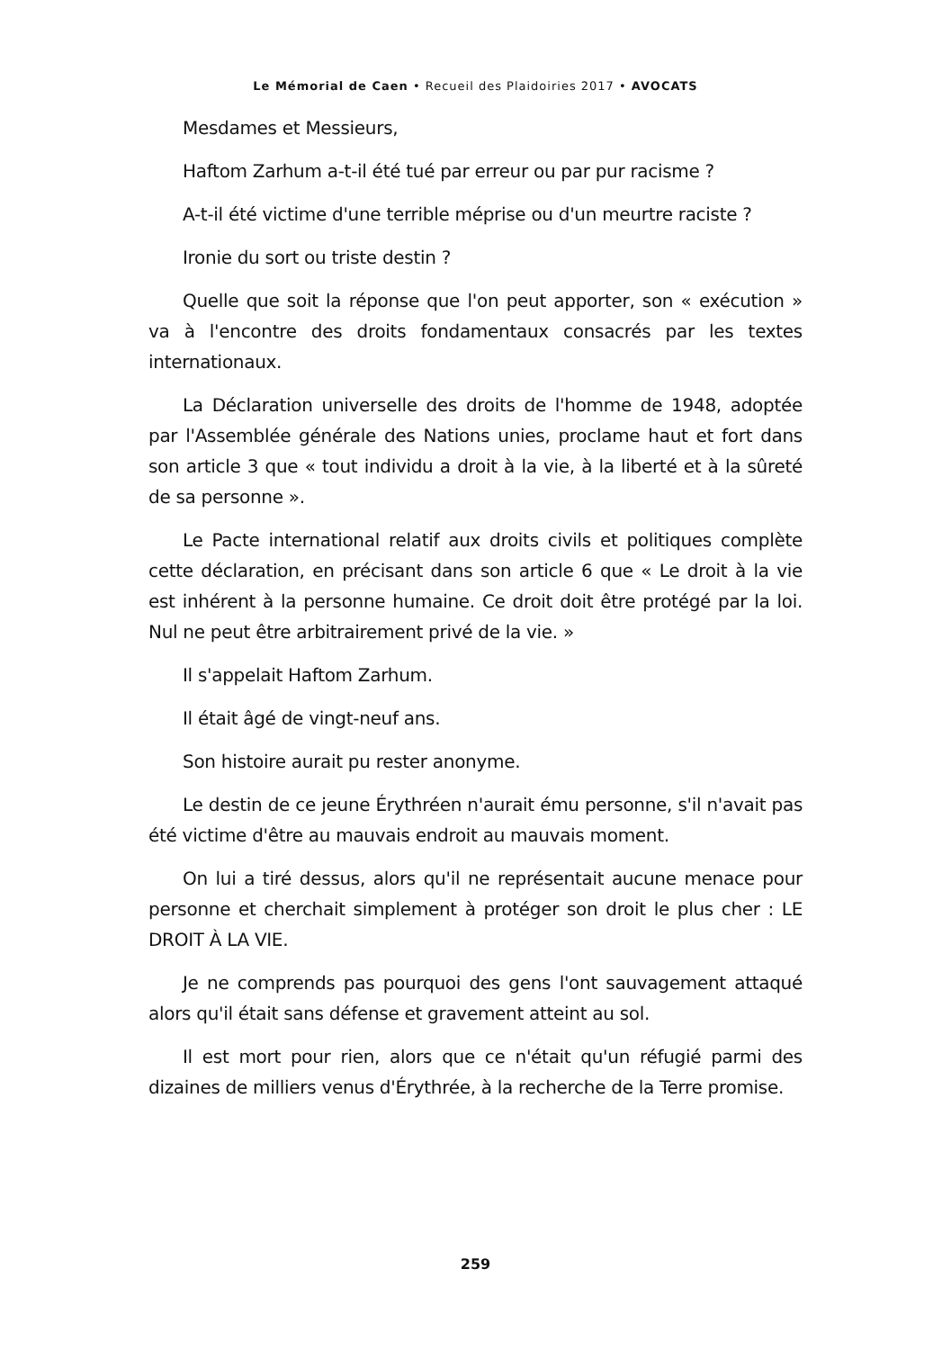Le Mémorial de Caen • Recueil des Plaidoiries 2017 • AVOCATS
Mesdames et Messieurs,
Haftom Zarhum a-t-il été tué par erreur ou par pur racisme ?
A-t-il été victime d'une terrible méprise ou d'un meurtre raciste ?
Ironie du sort ou triste destin ?
Quelle que soit la réponse que l'on peut apporter, son « exécution » va à l'encontre des droits fondamentaux consacrés par les textes internationaux.
La Déclaration universelle des droits de l'homme de 1948, adoptée par l'Assemblée générale des Nations unies, proclame haut et fort dans son article 3 que « tout individu a droit à la vie, à la liberté et à la sûreté de sa personne ».
Le Pacte international relatif aux droits civils et politiques complète cette déclaration, en précisant dans son article 6 que « Le droit à la vie est inhérent à la personne humaine. Ce droit doit être protégé par la loi. Nul ne peut être arbitrairement privé de la vie. »
Il s'appelait Haftom Zarhum.
Il était âgé de vingt-neuf ans.
Son histoire aurait pu rester anonyme.
Le destin de ce jeune Érythréen n'aurait ému personne, s'il n'avait pas été victime d'être au mauvais endroit au mauvais moment.
On lui a tiré dessus, alors qu'il ne représentait aucune menace pour personne et cherchait simplement à protéger son droit le plus cher : LE DROIT À LA VIE.
Je ne comprends pas pourquoi des gens l'ont sauvagement attaqué alors qu'il était sans défense et gravement atteint au sol.
Il est mort pour rien, alors que ce n'était qu'un réfugié parmi des dizaines de milliers venus d'Érythrée, à la recherche de la Terre promise.
259